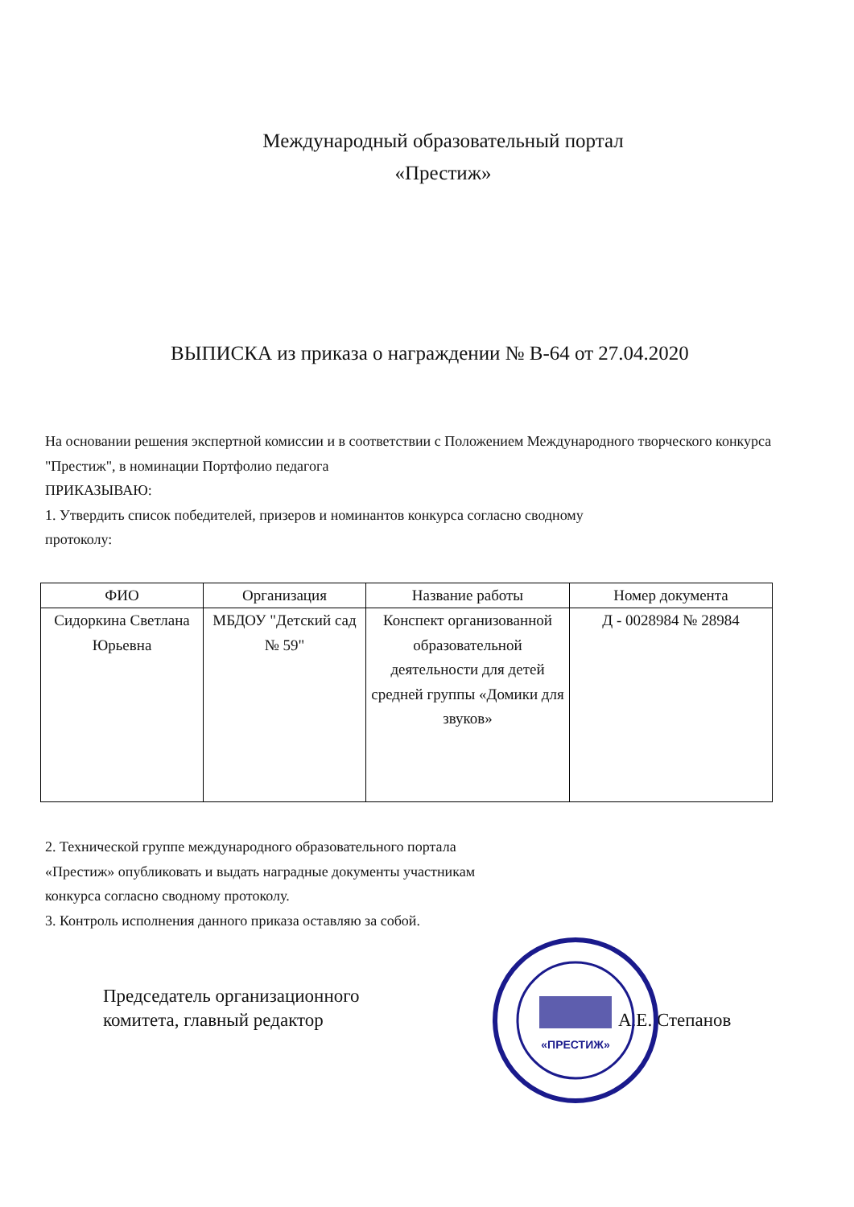Международный образовательный портал
«Престиж»
ВЫПИСКА из приказа о награждении № В-64 от 27.04.2020
На основании решения экспертной комиссии и в соответствии с Положением Международного творческого конкурса "Престиж", в номинации Портфолио педагога
ПРИКАЗЫВАЮ:
1. Утвердить список победителей, призеров и номинантов конкурса согласно сводному
протоколу:
| ФИО | Организация | Название работы | Номер документа |
| --- | --- | --- | --- |
| Сидоркина Светлана Юрьевна | МБДОУ "Детский сад № 59" | Конспект организованной образовательной деятельности для детей средней группы «Домики для звуков» | Д - 0028984 № 28984 |
2. Технической группе международного образовательного портала
«Престиж» опубликовать и выдать наградные документы участникам
конкурса согласно сводному протоколу.
3. Контроль исполнения данного приказа оставляю за собой.
Председатель организационного
комитета, главный редактор
А.Е. Степанов
«ПРЕСТИЖ»